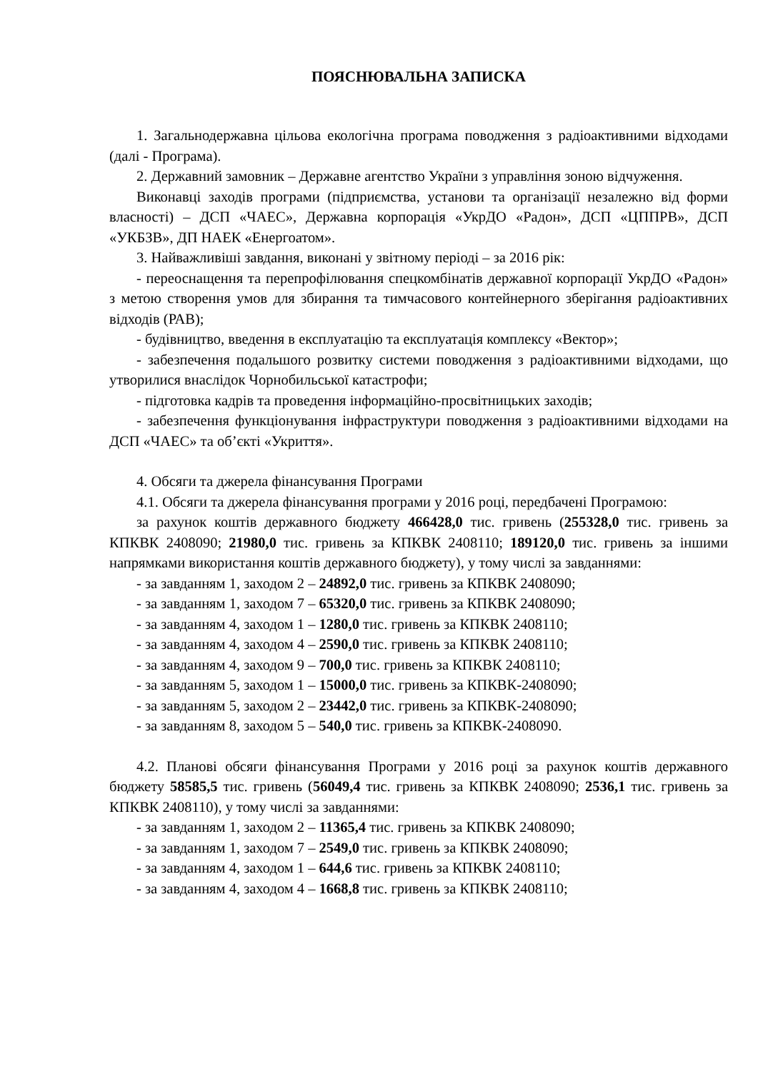ПОЯСНЮВАЛЬНА ЗАПИСКА
1. Загальнодержавна цільова екологічна програма поводження з радіоактивними відходами (далі - Програма).
2. Державний замовник – Державне агентство України з управління зоною відчуження.
Виконавці заходів програми (підприємства, установи та організації незалежно від форми власності) – ДСП «ЧАЕС», Державна корпорація «УкрДО «Радон», ДСП «ЦППРВ», ДСП «УКБЗВ», ДП НАЕК «Енергоатом».
3. Найважливіші завдання, виконані у звітному періоді – за 2016 рік:
- переоснащення та перепрофілювання спецкомбінатів державної корпорації УкрДО «Радон» з метою створення умов для збирання та тимчасового контейнерного зберігання радіоактивних відходів (РАВ);
- будівництво, введення в експлуатацію та експлуатація комплексу «Вектор»;
- забезпечення подальшого розвитку системи поводження з радіоактивними відходами, що утворилися внаслідок Чорнобильської катастрофи;
- підготовка кадрів та проведення інформаційно-просвітницьких заходів;
- забезпечення функціонування інфраструктури поводження з радіоактивними відходами на ДСП «ЧАЕС» та об’єкті «Укриття».
4. Обсяги та джерела фінансування Програми
4.1. Обсяги та джерела фінансування програми у 2016 році, передбачені Програмою:
за рахунок коштів державного бюджету 466428,0 тис. гривень (255328,0 тис. гривень за КПКВК 2408090; 21980,0 тис. гривень за КПКВК 2408110; 189120,0 тис. гривень за іншими напрямками використання коштів державного бюджету), у тому числі за завданнями:
- за завданням 1, заходом 2 – 24892,0 тис. гривень за КПКВК 2408090;
- за завданням 1, заходом 7 – 65320,0 тис. гривень за КПКВК 2408090;
- за завданням 4, заходом 1 – 1280,0 тис. гривень за КПКВК 2408110;
- за завданням 4, заходом 4 – 2590,0 тис. гривень за КПКВК 2408110;
- за завданням 4, заходом 9 – 700,0 тис. гривень за КПКВК 2408110;
- за завданням 5, заходом 1 – 15000,0 тис. гривень за КПКВК-2408090;
- за завданням 5, заходом 2 – 23442,0 тис. гривень за КПКВК-2408090;
- за завданням 8, заходом 5 – 540,0 тис. гривень за КПКВК-2408090.
4.2. Планові обсяги фінансування Програми у 2016 році за рахунок коштів державного бюджету 58585,5 тис. гривень (56049,4 тис. гривень за КПКВК 2408090; 2536,1 тис. гривень за КПКВК 2408110), у тому числі за завданнями:
- за завданням 1, заходом 2 – 11365,4 тис. гривень за КПКВК 2408090;
- за завданням 1, заходом 7 – 2549,0 тис. гривень за КПКВК 2408090;
- за завданням 4, заходом 1 – 644,6 тис. гривень за КПКВК 2408110;
- за завданням 4, заходом 4 – 1668,8 тис. гривень за КПКВК 2408110;